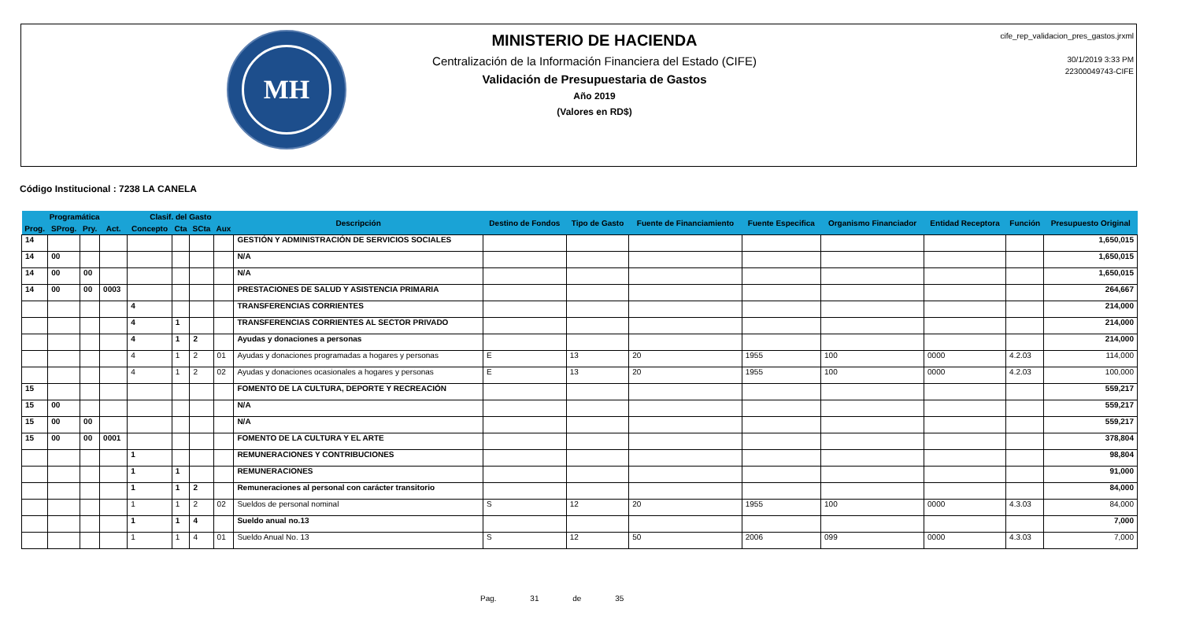MH
MINISTERIO DE HACIENDA
Centralización de la Información Financiera del Estado (CIFE)
Validación de Presupuestaria de Gastos
Año 2019
(Valores en RD$)
cife_rep_validacion_pres_gastos.jrxml
30/1/2019 3:33 PM
22300049743-CIFE
Código Institucional : 7238 LA CANELA
| Programática | | | | Clasif. del Gasto | | | | Descripción | Destino de Fondos | Tipo de Gasto | Fuente de Financiamiento | Fuente Especifica | Organismo Financiador | Entidad Receptora | Función | Presupuesto Original |
| --- | --- | --- | --- | --- | --- | --- | --- | --- | --- | --- | --- | --- | --- | --- | --- | --- |
| Prog. | SProg. | Pry. | Act. | Concepto | Cta | SCta | Aux | | | | | | | | | |
| 14 | | | | | | | | GESTIÓN Y ADMINISTRACIÓN DE SERVICIOS SOCIALES | | | | | | | | 1,650,015 |
| 14 | 00 | | | | | | | N/A | | | | | | | | 1,650,015 |
| 14 | 00 | 00 | | | | | | N/A | | | | | | | | 1,650,015 |
| 14 | 00 | 00 | 0003 | | | | | PRESTACIONES DE SALUD Y ASISTENCIA PRIMARIA | | | | | | | | 264,667 |
| | | | | 4 | | | | TRANSFERENCIAS CORRIENTES | | | | | | | | 214,000 |
| | | | | 4 | 1 | | | TRANSFERENCIAS CORRIENTES AL SECTOR PRIVADO | | | | | | | | 214,000 |
| | | | | 4 | 1 | 2 | | Ayudas y donaciones a personas | | | | | | | | 214,000 |
| | | | | 4 | 1 | 2 | 01 | Ayudas y donaciones programadas a hogares y personas | E | 13 | 20 | 1955 | 100 | 0000 | 4.2.03 | 114,000 |
| | | | | 4 | 1 | 2 | 02 | Ayudas y donaciones ocasionales a hogares y personas | E | 13 | 20 | 1955 | 100 | 0000 | 4.2.03 | 100,000 |
| 15 | | | | | | | | FOMENTO DE LA CULTURA, DEPORTE Y RECREACIÓN | | | | | | | | 559,217 |
| 15 | 00 | | | | | | | N/A | | | | | | | | 559,217 |
| 15 | 00 | 00 | | | | | | N/A | | | | | | | | 559,217 |
| 15 | 00 | 00 | 0001 | | | | | FOMENTO DE LA CULTURA Y EL ARTE | | | | | | | | 378,804 |
| | | | | 1 | | | | REMUNERACIONES Y CONTRIBUCIONES | | | | | | | | 98,804 |
| | | | | 1 | 1 | | | REMUNERACIONES | | | | | | | | 91,000 |
| | | | | 1 | 1 | 2 | | Remuneraciones al personal con carácter transitorio | | | | | | | | 84,000 |
| | | | | 1 | 1 | 2 | 02 | Sueldos de personal nominal | S | 12 | 20 | 1955 | 100 | 0000 | 4.3.03 | 84,000 |
| | | | | 1 | 1 | 4 | | Sueldo anual no.13 | | | | | | | | 7,000 |
| | | | | 1 | 1 | 4 | 01 | Sueldo Anual No. 13 | S | 12 | 50 | 2006 | 099 | 0000 | 4.3.03 | 7,000 |
Pag. 31 de 35